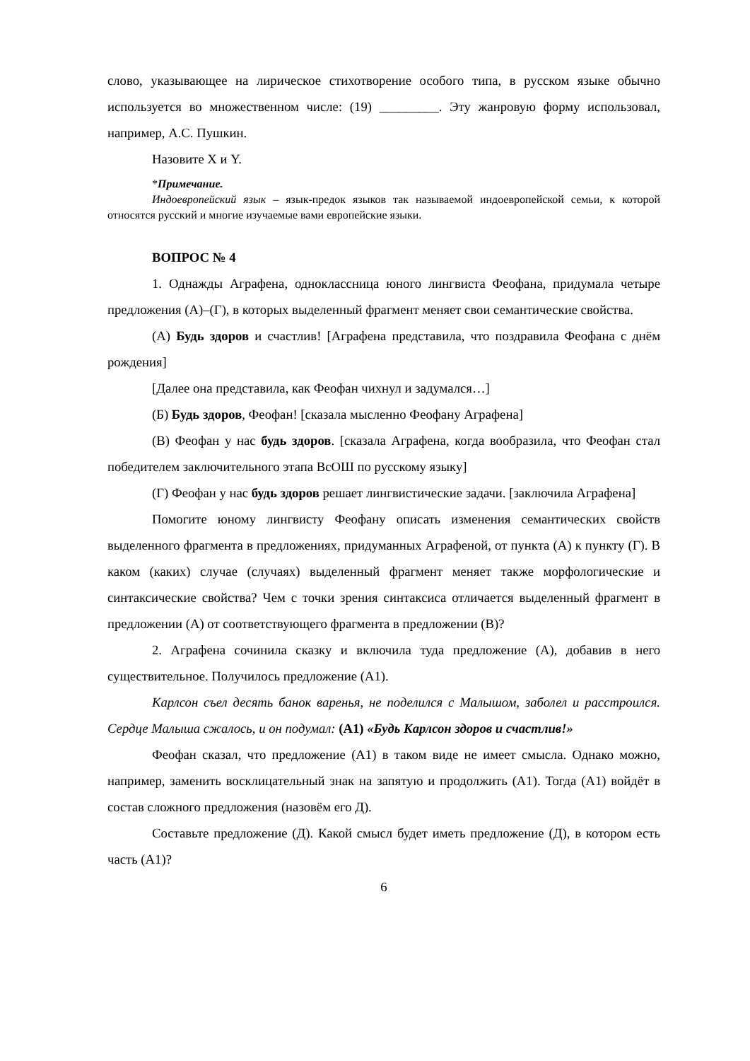слово, указывающее на лирическое стихотворение особого типа, в русском языке обычно используется во множественном числе: (19) _________. Эту жанровую форму использовал, например, А.С. Пушкин.
Назовите X и Y.
*Примечание.
Индоевропейский язык – язык-предок языков так называемой индоевропейской семьи, к которой относятся русский и многие изучаемые вами европейские языки.
ВОПРОС № 4
1. Однажды Аграфена, одноклассница юного лингвиста Феофана, придумала четыре предложения (А)–(Г), в которых выделенный фрагмент меняет свои семантические свойства.
(А) Будь здоров и счастлив! [Аграфена представила, что поздравила Феофана с днём рождения]
[Далее она представила, как Феофан чихнул и задумался…]
(Б) Будь здоров, Феофан! [сказала мысленно Феофану Аграфена]
(В) Феофан у нас будь здоров. [сказала Аграфена, когда вообразила, что Феофан стал победителем заключительного этапа ВсОШ по русскому языку]
(Г) Феофан у нас будь здоров решает лингвистические задачи. [заключила Аграфена]
Помогите юному лингвисту Феофану описать изменения семантических свойств выделенного фрагмента в предложениях, придуманных Аграфеной, от пункта (А) к пункту (Г). В каком (каких) случае (случаях) выделенный фрагмент меняет также морфологические и синтаксические свойства? Чем с точки зрения синтаксиса отличается выделенный фрагмент в предложении (А) от соответствующего фрагмента в предложении (В)?
2. Аграфена сочинила сказку и включила туда предложение (А), добавив в него существительное. Получилось предложение (А1).
Карлсон съел десять банок варенья, не поделился с Малышом, заболел и расстроился. Сердце Малыша сжалось, и он подумал: (А1) «Будь Карлсон здоров и счастлив!»
Феофан сказал, что предложение (А1) в таком виде не имеет смысла. Однако можно, например, заменить восклицательный знак на запятую и продолжить (А1). Тогда (А1) войдёт в состав сложного предложения (назовём его Д).
Составьте предложение (Д). Какой смысл будет иметь предложение (Д), в котором есть часть (А1)?
6